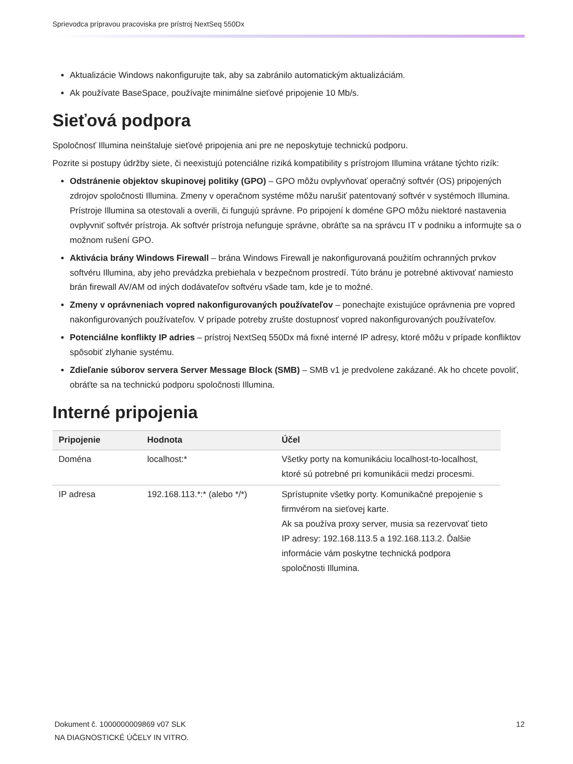Sprievodca prípravou pracoviska pre prístroj NextSeq 550Dx
Aktualizácie Windows nakonfigurujte tak, aby sa zabránilo automatickým aktualizáciám.
Ak používate BaseSpace, používajte minimálne sieťové pripojenie 10 Mb/s.
Sieťová podpora
Spoločnosť Illumina neinštaluje sieťové pripojenia ani pre ne neposkytuje technickú podporu.
Pozrite si postupy údržby siete, či neexistujú potenciálne riziká kompatibility s prístrojom Illumina vrátane týchto rizík:
Odstránenie objektov skupinovej politiky (GPO) – GPO môžu ovplyvňovať operačný softvér (OS) pripojených zdrojov spoločnosti Illumina. Zmeny v operačnom systéme môžu narušiť patentovaný softvér v systémoch Illumina. Prístroje Illumina sa otestovali a overili, či fungujú správne. Po pripojení k doméne GPO môžu niektoré nastavenia ovplyvniť softvér prístroja. Ak softvér prístroja nefunguje správne, obráťte sa na správcu IT v podniku a informujte sa o možnom rušení GPO.
Aktivácia brány Windows Firewall – brána Windows Firewall je nakonfigurovaná použitím ochranných prvkov softvéru Illumina, aby jeho prevádzka prebiehala v bezpečnom prostredí. Túto bránu je potrebné aktivovať namiesto brán firewall AV/AM od iných dodávateľov softvéru všade tam, kde je to možné.
Zmeny v oprávneniach vopred nakonfigurovaných používateľov – ponechajte existujúce oprávnenia pre vopred nakonfigurovaných používateľov. V prípade potreby zrušte dostupnosť vopred nakonfigurovaných používateľov.
Potenciálne konflikty IP adries – prístroj NextSeq 550Dx má fixné interné IP adresy, ktoré môžu v prípade konfliktov spôsobiť zlyhanie systému.
Zdieľanie súborov servera Server Message Block (SMB) – SMB v1 je predvolene zakázané. Ak ho chcete povoliť, obráťte sa na technickú podporu spoločnosti Illumina.
Interné pripojenia
| Pripojenie | Hodnota | Účel |
| --- | --- | --- |
| Doména | localhost:* | Všetky porty na komunikáciu localhost-to-localhost, ktoré sú potrebné pri komunikácii medzi procesmi. |
| IP adresa | 192.168.113.*:* (alebo */*) | Sprístupnite všetky porty. Komunikačné prepojenie s firmvérom na sieťovej karte. Ak sa používa proxy server, musia sa rezervovať tieto IP adresy: 192.168.113.5 a 192.168.113.2. Ďalšie informácie vám poskytne technická podpora spoločnosti Illumina. |
Dokument č. 1000000009869 v07 SLK
NA DIAGNOSTICKÉ ÚČELY IN VITRO.
12